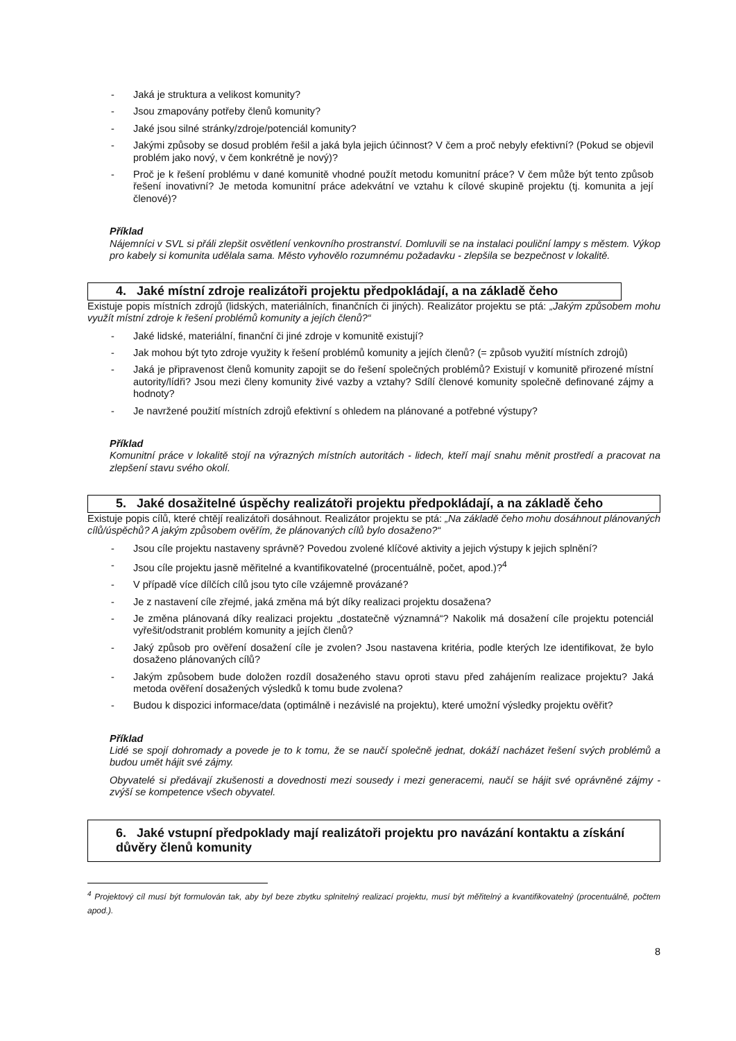- Jaká je struktura a velikost komunity?
- Jsou zmapovány potřeby členů komunity?
- Jaké jsou silné stránky/zdroje/potenciál komunity?
- Jakými způsoby se dosud problém řešil a jaká byla jejich účinnost? V čem a proč nebyly efektivní? (Pokud se objevil problém jako nový, v čem konkrétně je nový)?
- Proč je k řešení problému v dané komunitě vhodné použít metodu komunitní práce? V čem může být tento způsob řešení inovativní? Je metoda komunitní práce adekvátní ve vztahu k cílové skupině projektu (tj. komunita a její členové)?
Příklad
Nájemníci v SVL si přáli zlepšit osvětlení venkovního prostranství. Domluvili se na instalaci pouliční lampy s městem. Výkop pro kabely si komunita udělala sama. Město vyhovělo rozumnému požadavku - zlepšila se bezpečnost v lokalitě.
4. Jaké místní zdroje realizátoři projektu předpokládají, a na základě čeho
Existuje popis místních zdrojů (lidských, materiálních, finančních či jiných). Realizátor projektu se ptá: „Jakým způsobem mohu využít místní zdroje k řešení problémů komunity a jejích členů?“
- Jaké lidské, materiální, finanční či jiné zdroje v komunitě existují?
- Jak mohou být tyto zdroje využity k řešení problémů komunity a jejích členů? (= způsob využití místních zdrojů)
- Jaká je připravenost členů komunity zapojit se do řešení společných problémů? Existují v komunitě přirozené místní autority/lídři? Jsou mezi členy komunity živé vazby a vztahy? Sdílí členové komunity společně definované zájmy a hodnoty?
- Je navržené použití místních zdrojů efektivní s ohledem na plánované a potřebné výstupy?
Příklad
Komunitní práce v lokalitě stojí na výrazných místních autoritách - lidech, kteří mají snahu měnit prostředí a pracovat na zlepšení stavu svého okolí.
5. Jaké dosažitelné úspěchy realizátoři projektu předpokládají, a na základě čeho
Existuje popis cílů, které chtějí realizátoři dosáhnout. Realizátor projektu se ptá: „Na základě čeho mohu dosáhnout plánovaných cílů/úspěchů? A jakým způsobem ověřím, že plánovaných cílů bylo dosaženo?“
- Jsou cíle projektu nastaveny správně? Povedou zvolené klíčové aktivity a jejich výstupy k jejich splnění?
- Jsou cíle projektu jasně měřitelné a kvantifikovatelné (procentuálně, počet, apod.)?<sup>4</sup>
- V případě více dílčích cílů jsou tyto cíle vzájemně provázané?
- Je z nastavení cíle zřejmé, jaká změna má být díky realizaci projektu dosažena?
- Je změna plánovaná díky realizaci projektu „dostatečně významná“? Nakolik má dosažení cíle projektu potenciál vyřešit/odstranit problém komunity a jejích členů?
- Jaký způsob pro ověření dosažení cíle je zvolen? Jsou nastavena kritéria, podle kterých lze identifikovat, že bylo dosaženo plánovaných cílů?
- Jakým způsobem bude doložen rozdíl dosaženého stavu oproti stavu před zahájením realizace projektu? Jaká metoda ověření dosažených výsledků k tomu bude zvolena?
- Budou k dispozici informace/data (optimálně i nezávislé na projektu), které umožní výsledky projektu ověřit?
Příklad
Lidé se spojí dohromady a povede je to k tomu, že se naučí společně jednat, dokáží nacházet řešení svých problémů a budou umět hájit své zájmy.
Obyvatelé si předávají zkušenosti a dovednosti mezi sousedy i mezi generacemi, naučí se hájit své oprávněné zájmy - zvýší se kompetence všech obyvatel.
6. Jaké vstupní předpoklady mají realizátoři projektu pro navázání kontaktu a získání důvěry členů komunity
<sup>4</sup> Projektový cíl musí být formulován tak, aby byl beze zbytku splnitelný realizací projektu, musí být měřitelný a kvantifikovatelný (procentuálně, počtem apod.).
8